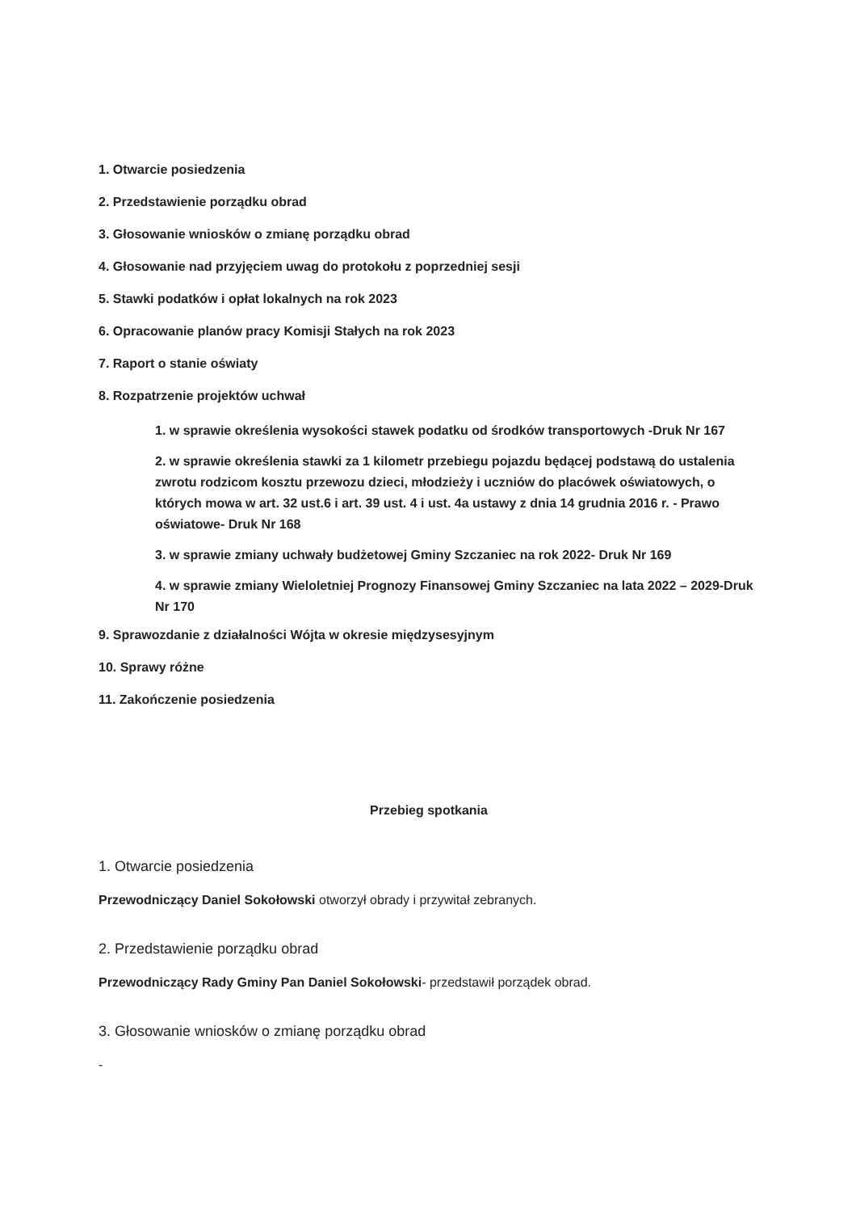1. Otwarcie posiedzenia
2. Przedstawienie porządku obrad
3. Głosowanie wniosków o zmianę porządku obrad
4. Głosowanie nad przyjęciem uwag do protokołu z poprzedniej sesji
5. Stawki podatków i opłat lokalnych na rok 2023
6. Opracowanie planów pracy Komisji Stałych na rok 2023
7. Raport o stanie oświaty
8. Rozpatrzenie projektów uchwał
1. w sprawie określenia wysokości stawek podatku od środków transportowych -Druk Nr 167
2. w sprawie określenia stawki za 1 kilometr przebiegu pojazdu będącej podstawą do ustalenia zwrotu rodzicom kosztu przewozu dzieci, młodzieży i uczniów do placówek oświatowych, o których mowa w art. 32 ust.6 i art. 39 ust. 4 i ust. 4a ustawy z dnia 14 grudnia 2016 r. - Prawo oświatowe- Druk Nr 168
3. w sprawie zmiany uchwały budżetowej Gminy Szczaniec na rok 2022- Druk Nr 169
4. w sprawie zmiany Wieloletniej Prognozy Finansowej Gminy Szczaniec na lata 2022 – 2029-Druk Nr 170
9. Sprawozdanie z działalności Wójta w okresie międzysesyjnym
10. Sprawy różne
11. Zakończenie posiedzenia
Przebieg spotkania
1. Otwarcie posiedzenia
Przewodniczący Daniel Sokołowski otworzył obrady i przywitał zebranych.
2. Przedstawienie porządku obrad
Przewodniczący Rady Gminy Pan Daniel Sokołowski- przedstawił porządek obrad.
3. Głosowanie wniosków o zmianę porządku obrad
-